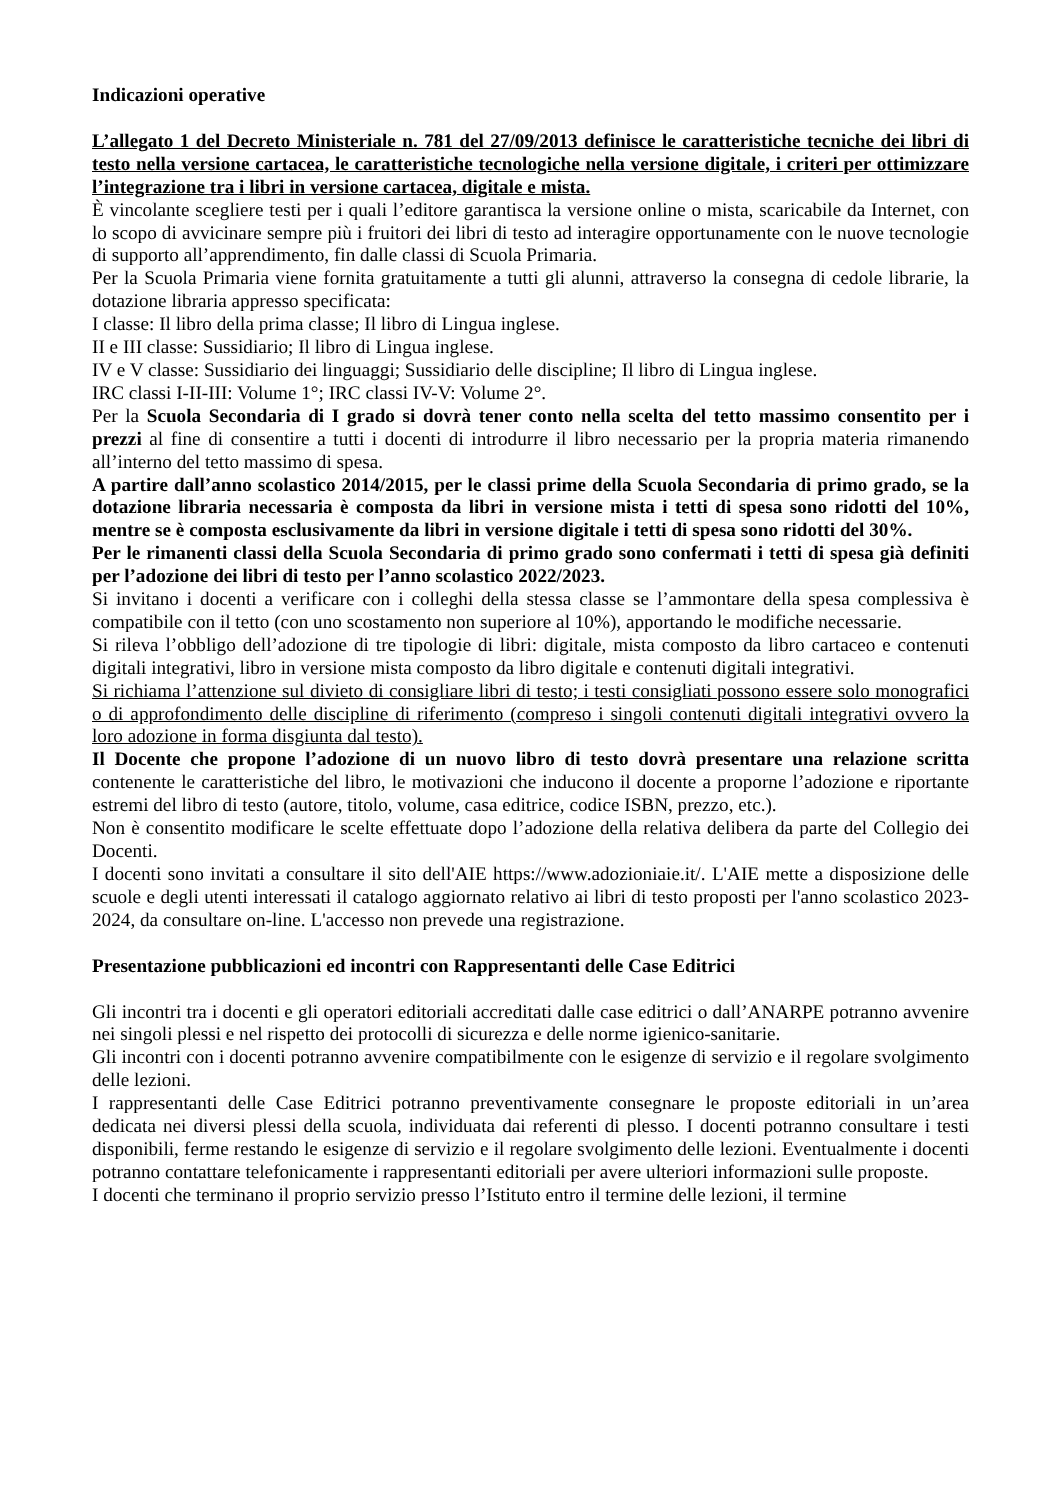Indicazioni operative
L’allegato 1 del Decreto Ministeriale n. 781 del 27/09/2013 definisce le caratteristiche tecniche dei libri di testo nella versione cartacea, le caratteristiche tecnologiche nella versione digitale, i criteri per ottimizzare l’integrazione tra i libri in versione cartacea, digitale e mista.
È vincolante scegliere testi per i quali l’editore garantisca la versione online o mista, scaricabile da Internet, con lo scopo di avvicinare sempre più i fruitori dei libri di testo ad interagire opportunamente con le nuove tecnologie di supporto all’apprendimento, fin dalle classi di Scuola Primaria.
Per la Scuola Primaria viene fornita gratuitamente a tutti gli alunni, attraverso la consegna di cedole librarie, la dotazione libraria appresso specificata:
I classe: Il libro della prima classe; Il libro di Lingua inglese.
II e III classe: Sussidiario; Il libro di Lingua inglese.
IV e V classe: Sussidiario dei linguaggi; Sussidiario delle discipline; Il libro di Lingua inglese.
IRC classi I-II-III: Volume 1°; IRC classi IV-V: Volume 2°.
Per la Scuola Secondaria di I grado si dovrà tener conto nella scelta del tetto massimo consentito per i prezzi al fine di consentire a tutti i docenti di introdurre il libro necessario per la propria materia rimanendo all’interno del tetto massimo di spesa.
A partire dall’anno scolastico 2014/2015, per le classi prime della Scuola Secondaria di primo grado, se la dotazione libraria necessaria è composta da libri in versione mista i tetti di spesa sono ridotti del 10%, mentre se è composta esclusivamente da libri in versione digitale i tetti di spesa sono ridotti del 30%.
Per le rimanenti classi della Scuola Secondaria di primo grado sono confermati i tetti di spesa già definiti per l’adozione dei libri di testo per l’anno scolastico 2022/2023.
Si invitano i docenti a verificare con i colleghi della stessa classe se l’ammontare della spesa complessiva è compatibile con il tetto (con uno scostamento non superiore al 10%), apportando le modifiche necessarie.
Si rileva l’obbligo dell’adozione di tre tipologie di libri: digitale, mista composto da libro cartaceo e contenuti digitali integrativi, libro in versione mista composto da libro digitale e contenuti digitali integrativi.
Si richiama l’attenzione sul divieto di consigliare libri di testo; i testi consigliati possono essere solo monografici o di approfondimento delle discipline di riferimento (compreso i singoli contenuti digitali integrativi ovvero la loro adozione in forma disgiunta dal testo).
Il Docente che propone l’adozione di un nuovo libro di testo dovrà presentare una relazione scritta contenente le caratteristiche del libro, le motivazioni che inducono il docente a proporne l’adozione e riportante estremi del libro di testo (autore, titolo, volume, casa editrice, codice ISBN, prezzo, etc.).
Non è consentito modificare le scelte effettuate dopo l’adozione della relativa delibera da parte del Collegio dei Docenti.
I docenti sono invitati a consultare il sito dell'AIE https://www.adozioniaie.it/. L'AIE mette a disposizione delle scuole e degli utenti interessati il catalogo aggiornato relativo ai libri di testo proposti per l'anno scolastico 2023-2024, da consultare on-line. L'accesso non prevede una registrazione.
Presentazione pubblicazioni ed incontri con Rappresentanti delle Case Editrici
Gli incontri tra i docenti e gli operatori editoriali accreditati dalle case editrici o dall’ANARPE potranno avvenire nei singoli plessi e nel rispetto dei protocolli di sicurezza e delle norme igienico-sanitarie.
Gli incontri con i docenti potranno avvenire compatibilmente con le esigenze di servizio e il regolare svolgimento delle lezioni.
I rappresentanti delle Case Editrici potranno preventivamente consegnare le proposte editoriali in un’area dedicata nei diversi plessi della scuola, individuata dai referenti di plesso. I docenti potranno consultare i testi disponibili, ferme restando le esigenze di servizio e il regolare svolgimento delle lezioni. Eventualmente i docenti potranno contattare telefonicamente i rappresentanti editoriali per avere ulteriori informazioni sulle proposte.
I docenti che terminano il proprio servizio presso l’Istituto entro il termine delle lezioni, il termine